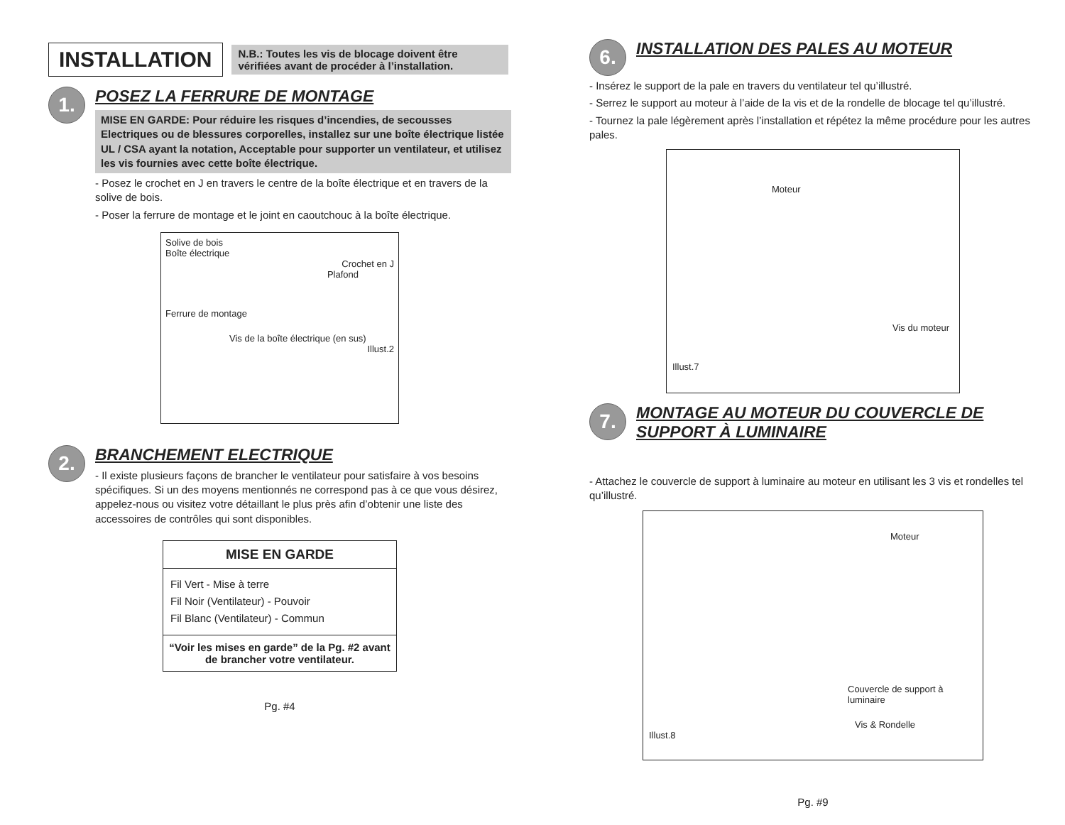INSTALLATION
N.B.: Toutes les vis de blocage doivent être vérifiées avant de procéder à l’installation.
1.
POSEZ LA FERRURE DE MONTAGE
MISE EN GARDE: Pour réduire les risques d’incendies, de secousses Electriques ou de blessures corporelles, installez sur une boîte électrique listée UL / CSA ayant la notation, Acceptable pour supporter un ventilateur, et utilisez les vis fournies avec cette boîte électrique.
- Posez le crochet en J en travers le centre de la boîte électrique et en travers de la solive de bois.
- Poser la ferrure de montage et le joint en caoutchouc à la boîte électrique.
Solive de bois
Boîte électrique
Crochet en J
Plafond
Ferrure de montage
Vis de la boîte électrique (en sus)
Illust.2
2.
BRANCHEMENT ELECTRIQUE
- Il existe plusieurs façons de brancher le ventilateur pour satisfaire à vos besoins spécifiques. Si un des moyens mentionnés ne correspond pas à ce que vous désirez, appelez-nous ou visitez votre détaillant le plus près afin d’obtenir une liste des accessoires de contrôles qui sont disponibles.
MISE EN GARDE
Fil Vert - Mise à terre
Fil Noir (Ventilateur) - Pouvoir
Fil Blanc (Ventilateur) - Commun
“Voir les mises en garde” de la Pg. #2 avant de brancher votre ventilateur.
Pg. #4
6.
INSTALLATION DES PALES AU MOTEUR
- Insérez le support de la pale en travers du ventilateur tel qu’illustré.
- Serrez le support au moteur à l’aide de la vis et de la rondelle de blocage tel qu’illustré.
- Tournez la pale légèrement après l’installation et répétez la même procédure pour les autres pales.
Moteur
Vis du moteur
Illust.7
7.
MONTAGE AU MOTEUR DU COUVERCLE DE SUPPORT À LUMINAIRE
- Attachez le couvercle de support à luminaire au moteur en utilisant les 3 vis et rondelles tel qu’illustré.
Moteur
Couvercle de support à luminaire
Vis & Rondelle
Illust.8
Pg. #9